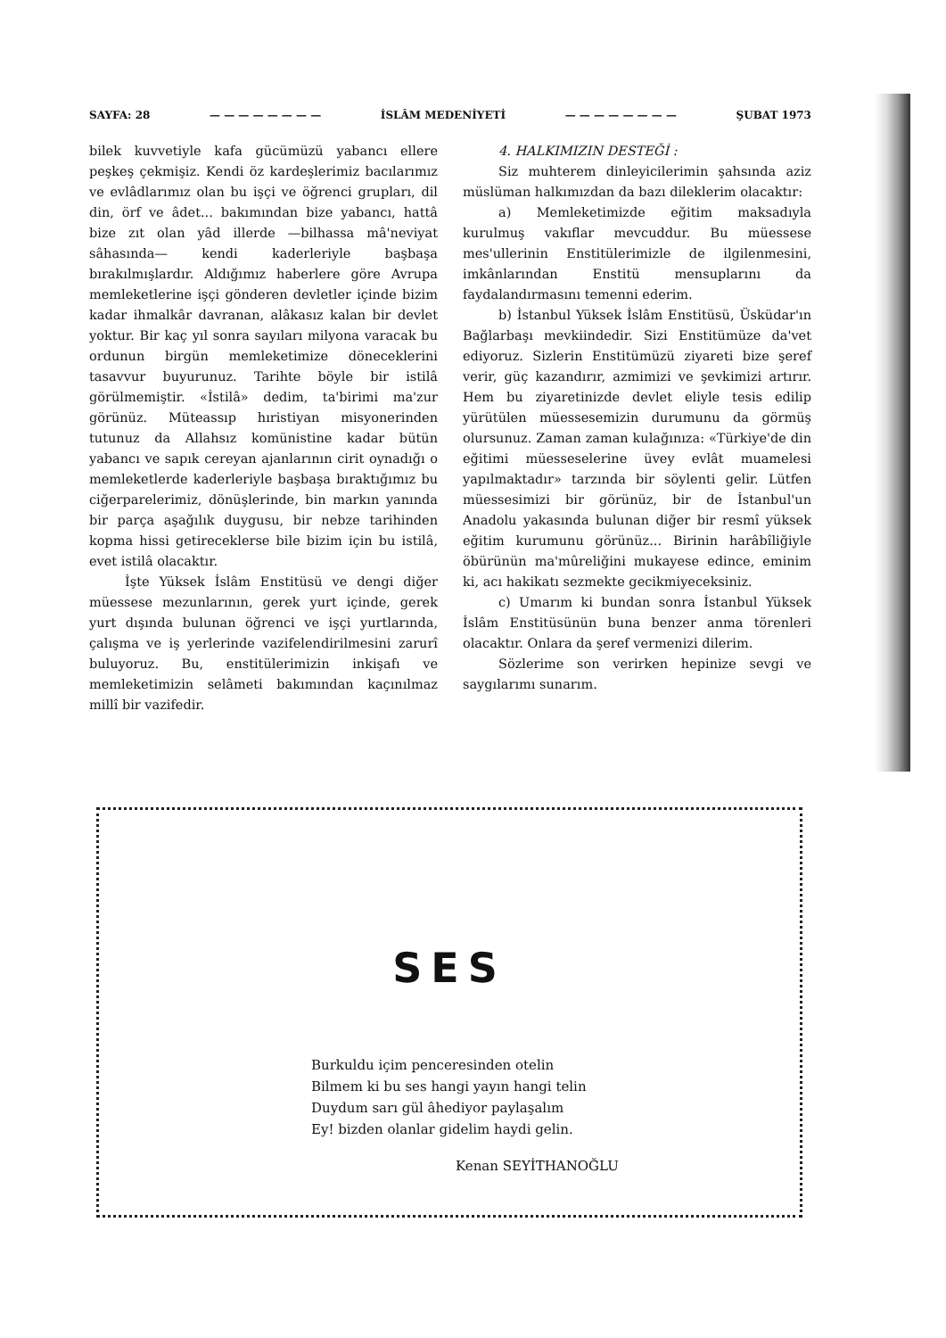SAYFA: 28 — — — — — — — — İSLÂM MEDENİYETİ — — — — — — — — ŞUBAT 1973
bilek kuvvetiyle kafa gücümüzü yabancı ellere peşkeş çekmişiz. Kendi öz kardeşlerimiz bacılarımız ve evlâdlarımız olan bu işçi ve öğrenci grupları, dil din, örf ve âdet... bakımından bize yabancı, hattâ bize zıt olan yâd illerde —bilhassa mâ'neviyat sâhasında— kendi kaderleriyle başbaşa bırakılmışlardır. Aldığımız haberlere göre Avrupa memleketlerine işçi gönderen devletler içinde bizim kadar ihmalkâr davranan, alâkasız kalan bir devlet yoktur. Bir kaç yıl sonra sayıları milyona varacak bu ordunun birgün memleketimize döneceklerini tasavvur buyurunuz. Tarihte böyle bir istilâ görülmemiştir. «İstilâ» dedim, ta'birimi ma'zur görünüz. Müteassıp hıristiyan misyonerinden tutunuz da Allahsız komünistine kadar bütün yabancı ve sapık cereyan ajanlarının cirit oynadığı o memleketlerde kaderleriyle başbaşa bıraktığımız bu ciğerparelerimiz, dönüşlerinde, bin markın yanında bir parça aşağılık duygusu, bir nebze tarihinden kopma hissi getireceklerse bile bizim için bu istilâ, evet istilâ olacaktır.
İşte Yüksek İslâm Enstitüsü ve dengi diğer müessese mezunlarının, gerek yurt içinde, gerek yurt dışında bulunan öğrenci ve işçi yurtlarında, çalışma ve iş yerlerinde vazifelendirilmesini zarurî buluyoruz. Bu, enstitülerimizin inkişafı ve memleketimizin selâmeti bakımından kaçınılmaz millî bir vazifedir.
4. HALKIMIZIN DESTEĞİ :
Siz muhterem dinleyicilerimin şahsında aziz müslüman halkımızdan da bazı dileklerim olacaktır:
a) Memleketimizde eğitim maksadıyla kurulmuş vakıflar mevcuddur. Bu müessese mes'ullerinin Enstitülerimizle de ilgilenmesini, imkânlarından Enstitü mensuplarını da faydalandırmasını temenni ederim.
b) İstanbul Yüksek İslâm Enstitüsü, Üsküdar'ın Bağlarbaşı mevkiindedir. Sizi Enstitümüze da'vet ediyoruz. Sizlerin Enstitümüzü ziyareti bize şeref verir, güç kazandırır, azmimizi ve şevkimizi artırır. Hem bu ziyaretinizde devlet eliyle tesis edilip yürütülen müessesemizin durumunu da görmüş olursunuz. Zaman zaman kulağınıza: «Türkiye'de din eğitimi müesseselerine üvey evlât muamelesi yapılmaktadır» tarzında bir söylenti gelir. Lütfen müessesimizi bir görünüz, bir de İstanbul'un Anadolu yakasında bulunan diğer bir resmî yüksek eğitim kurumunu görünüz... Birinin harâbîliğiyle öbürünün ma'mûreliğini mukayese edince, eminim ki, acı hakikatı sezmekte gecikmiyeceksiniz.
c) Umarım ki bundan sonra İstanbul Yüksek İslâm Enstitüsünün buna benzer anma törenleri olacaktır. Onlara da şeref vermenizi dilerim.
Sözlerime son verirken hepinize sevgi ve saygılarımı sunarım.
SES
Burkuldu içim penceresinden otelin
Bilmem ki bu ses hangi yayın hangi telin
Duydum sarı gül âhediyor paylaşalım
Ey! bizden olanlar gidelim haydi gelin.
Kenan SEYİTHANOĞLU